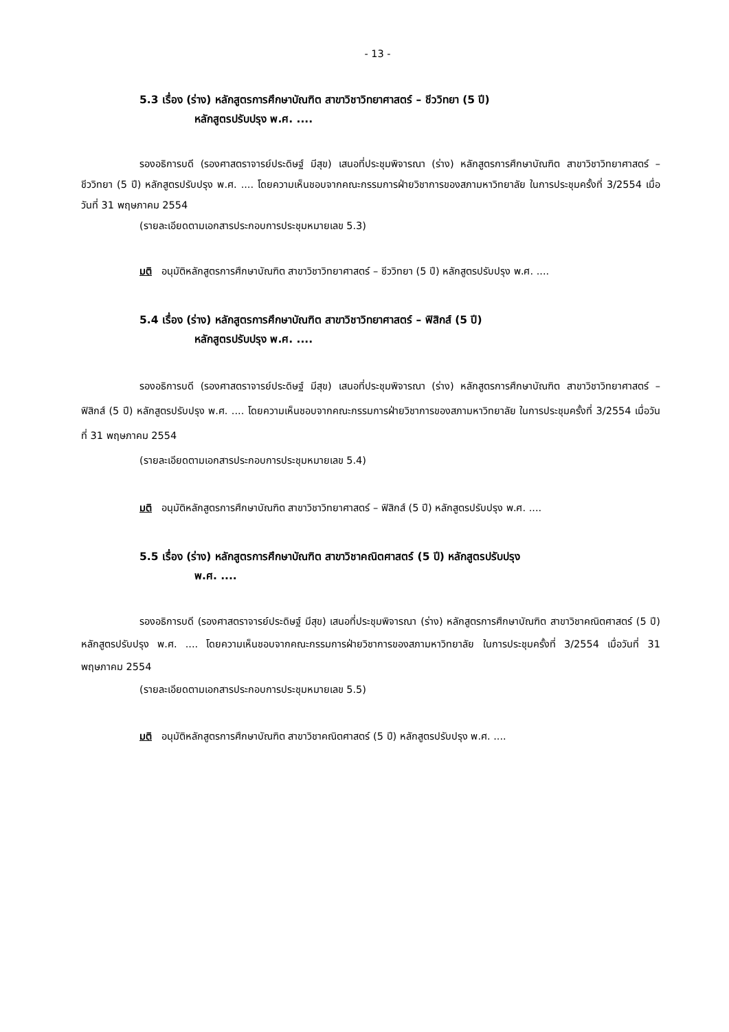- 13 -
5.3 เรื่อง (ร่าง) หลักสูตรการศึกษาบัณฑิต สาขาวิชาวิทยาศาสตร์ – ชีววิทยา (5 ปี)
หลักสูตรปรับปรุง พ.ศ. ....
รองอธิการบดี (รองศาสตราจารย์ประดิษฐ์ มีสุข) เสนอที่ประชุมพิจารณา (ร่าง) หลักสูตรการศึกษาบัณฑิต สาขาวิชาวิทยาศาสตร์ – ชีววิทยา (5 ปี) หลักสูตรปรับปรุง พ.ศ. .... โดยความเห็นชอบจากคณะกรรมการฝ่ายวิชาการของสภามหาวิทยาลัย ในการประชุมครั้งที่ 3/2554 เมื่อวันที่ 31 พฤษภาคม 2554
(รายละเอียดตามเอกสารประกอบการประชุมหมายเลข 5.3)
มติ อนุมัติหลักสูตรการศึกษาบัณฑิต สาขาวิชาวิทยาศาสตร์ – ชีววิทยา (5 ปี) หลักสูตรปรับปรุง พ.ศ. ....
5.4 เรื่อง (ร่าง) หลักสูตรการศึกษาบัณฑิต สาขาวิชาวิทยาศาสตร์ – ฟิสิกส์ (5 ปี)
หลักสูตรปรับปรุง พ.ศ. ....
รองอธิการบดี (รองศาสตราจารย์ประดิษฐ์ มีสุข) เสนอที่ประชุมพิจารณา (ร่าง) หลักสูตรการศึกษาบัณฑิต สาขาวิชาวิทยาศาสตร์ – ฟิสิกส์ (5 ปี) หลักสูตรปรับปรุง พ.ศ. .... โดยความเห็นชอบจากคณะกรรมการฝ่ายวิชาการของสภามหาวิทยาลัย ในการประชุมครั้งที่ 3/2554 เมื่อวันที่ 31 พฤษภาคม 2554
(รายละเอียดตามเอกสารประกอบการประชุมหมายเลข 5.4)
มติ อนุมัติหลักสูตรการศึกษาบัณฑิต สาขาวิชาวิทยาศาสตร์ – ฟิสิกส์ (5 ปี) หลักสูตรปรับปรุง พ.ศ. ....
5.5 เรื่อง (ร่าง) หลักสูตรการศึกษาบัณฑิต สาขาวิชาคณิตศาสตร์ (5 ปี) หลักสูตรปรับปรุง
พ.ศ. ....
รองอธิการบดี (รองศาสตราจารย์ประดิษฐ์ มีสุข) เสนอที่ประชุมพิจารณา (ร่าง) หลักสูตรการศึกษาบัณฑิต สาขาวิชาคณิตศาสตร์ (5 ปี) หลักสูตรปรับปรุง พ.ศ. .... โดยความเห็นชอบจากคณะกรรมการฝ่ายวิชาการของสภามหาวิทยาลัย ในการประชุมครั้งที่ 3/2554 เมื่อวันที่ 31 พฤษภาคม 2554
(รายละเอียดตามเอกสารประกอบการประชุมหมายเลข 5.5)
มติ อนุมัติหลักสูตรการศึกษาบัณฑิต สาขาวิชาคณิตศาสตร์ (5 ปี) หลักสูตรปรับปรุง พ.ศ. ....